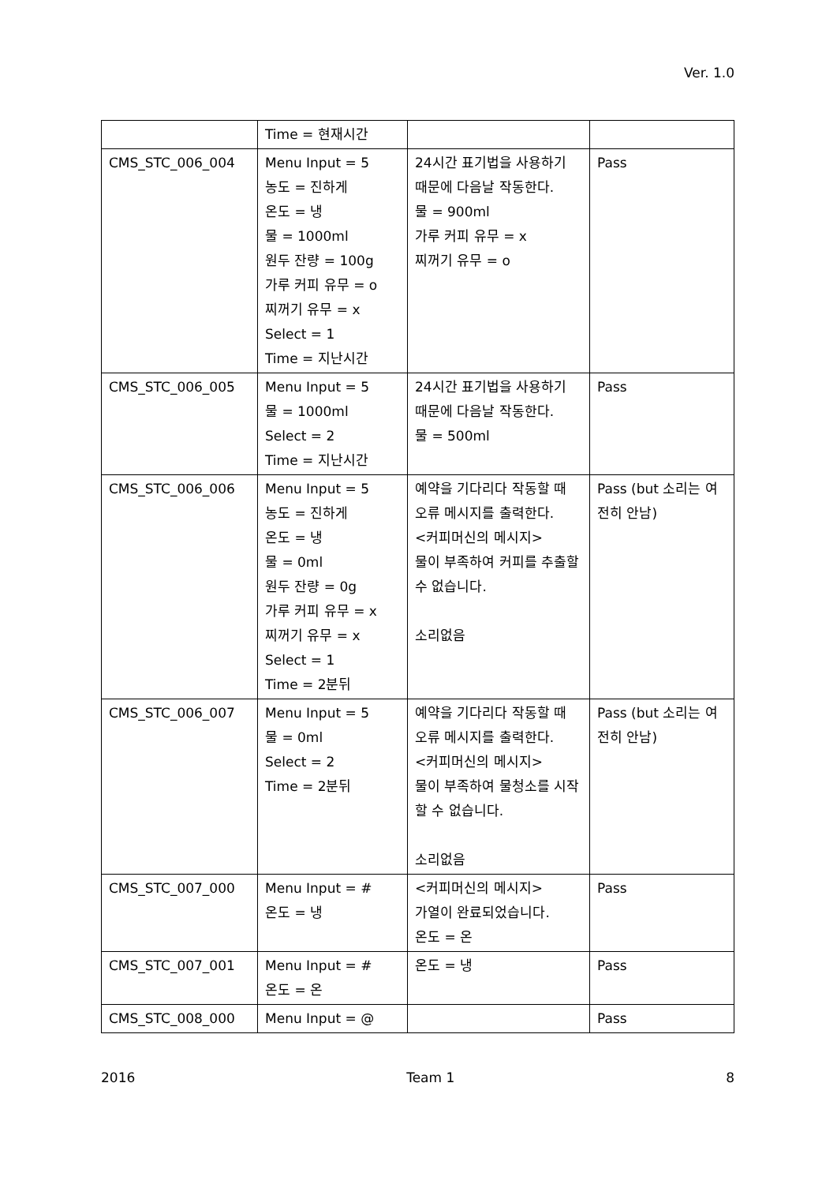Ver. 1.0
| | Time = 현재시간 | | |
| CMS_STC_006_004 | Menu Input = 5 농도 = 진하게 온도 = 냉 물 = 1000ml 원두 잔량 = 100g 가루 커피 유무 = o 찌꺼기 유무 = x Select = 1 Time = 지난시간 | 24시간 표기법을 사용하기 때문에 다음날 작동한다. 물 = 900ml 가루 커피 유무 = x 찌꺼기 유무 = o | Pass |
| CMS_STC_006_005 | Menu Input = 5 물 = 1000ml Select = 2 Time = 지난시간 | 24시간 표기법을 사용하기 때문에 다음날 작동한다. 물 = 500ml | Pass |
| CMS_STC_006_006 | Menu Input = 5 농도 = 진하게 온도 = 냉 물 = 0ml 원두 잔량 = 0g 가루 커피 유무 = x 찌꺼기 유무 = x Select = 1 Time = 2분뒤 | 예약을 기다리다 작동할 때 오류 메시지를 출력한다. <커피머신의 메시지> 물이 부족하여 커피를 추출할 수 없습니다. 소리없음 | Pass (but 소리는 여전히 안남) |
| CMS_STC_006_007 | Menu Input = 5 물 = 0ml Select = 2 Time = 2분뒤 | 예약을 기다리다 작동할 때 오류 메시지를 출력한다. <커피머신의 메시지> 물이 부족하여 물청소를 시작할 수 없습니다. 소리없음 | Pass (but 소리는 여전히 안남) |
| CMS_STC_007_000 | Menu Input = # 온도 = 냉 | <커피머신의 메시지> 가열이 완료되었습니다. 온도 = 온 | Pass |
| CMS_STC_007_001 | Menu Input = # 온도 = 온 | 온도 = 냉 | Pass |
| CMS_STC_008_000 | Menu Input = @ | | Pass |
2016 Team 1 8